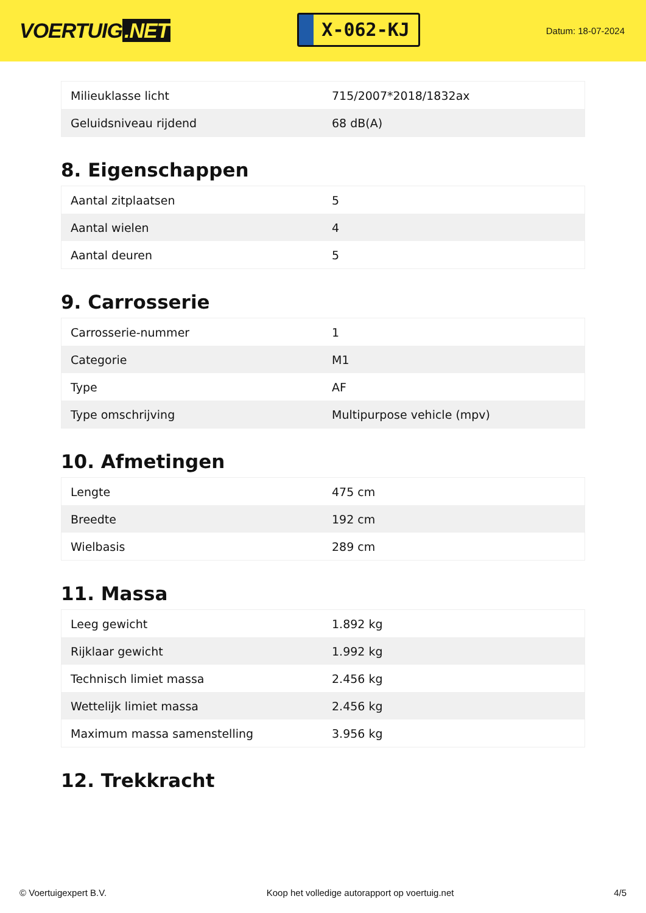VOERTUIG.NET
X-062-KJ
Datum: 18-07-2024
| Milieuklasse licht | 715/2007*2018/1832ax |
| Geluidsniveau rijdend | 68 dB(A) |
8. Eigenschappen
| Aantal zitplaatsen | 5 |
| Aantal wielen | 4 |
| Aantal deuren | 5 |
9. Carrosserie
| Carrosserie-nummer | 1 |
| Categorie | M1 |
| Type | AF |
| Type omschrijving | Multipurpose vehicle (mpv) |
10. Afmetingen
| Lengte | 475 cm |
| Breedte | 192 cm |
| Wielbasis | 289 cm |
11. Massa
| Leeg gewicht | 1.892 kg |
| Rijklaar gewicht | 1.992 kg |
| Technisch limiet massa | 2.456 kg |
| Wettelijk limiet massa | 2.456 kg |
| Maximum massa samenstelling | 3.956 kg |
12. Trekkracht
© Voertuigexpert B.V. Koop het volledige autorapport op voertuig.net 4/5